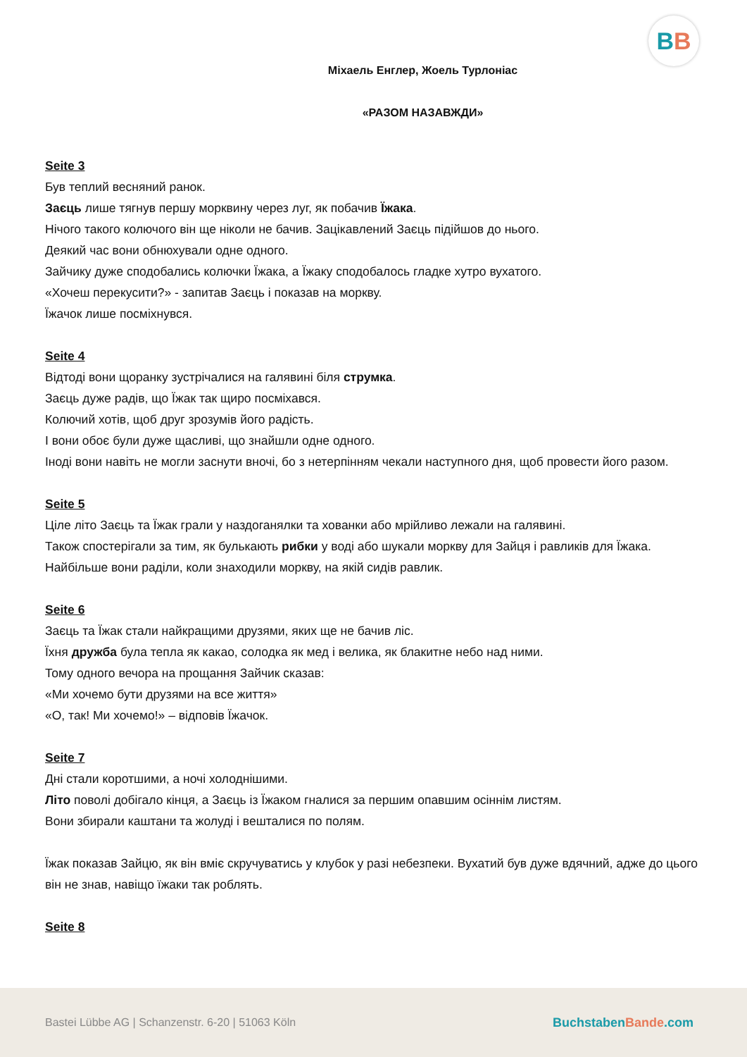BB
Міхаель Енглер, Жоель Турлоніас
«РАЗОМ НАЗАВЖДИ»
Seite 3
Був теплий весняний ранок.
Заєць лише тягнув першу морквину через луг, як побачив Їжака.
Нічого такого колючого він ще ніколи не бачив. Зацікавлений Заєць підійшов до нього.
Деякий час вони обнюхували одне одного.
Зайчику дуже сподобались колючки Їжака, а Їжаку сподобалось гладке хутро вухатого.
«Хочеш перекусити?» - запитав Заєць і показав на моркву.
Їжачок лише посміхнувся.
Seite 4
Відтоді вони щоранку зустрічалися на галявині біля струмка.
Заєць дуже радів, що Їжак так щиро посміхався.
Колючий хотів, щоб друг зрозумів його радість.
І вони обоє були дуже щасливі, що знайшли одне одного.
Іноді вони навіть не могли заснути вночі, бо з нетерпінням чекали наступного дня, щоб провести його разом.
Seite 5
Ціле літо Заєць та Їжак грали у наздоганялки та хованки або мрійливо лежали на галявині.
Також спостерігали за тим, як булькають рибки у воді або шукали моркву для Зайця і равликів для Їжака.
Найбільше вони раділи, коли знаходили моркву, на якій сидів равлик.
Seite 6
Заєць та Їжак стали найкращими друзями, яких ще не бачив ліс.
Їхня дружба була тепла як какао, солодка як мед і велика, як блакитне небо над ними.
Тому одного вечора на прощання Зайчик сказав:
«Ми хочемо бути друзями на все життя»
«О, так! Ми хочемо!» – відповів Їжачок.
Seite 7
Дні стали коротшими, а ночі холоднішими.
Літо поволі добігало кінця, а Заєць із Їжаком гналися за першим опавшим осіннім листям.
Вони збирали каштани та жолуді і вешталися по полям.
Їжак показав Зайцю, як він вміє скручуватись у клубок у разі небезпеки. Вухатий був дуже вдячний, адже до цього він не знав, навіщо їжаки так роблять.
Seite 8
Bastei Lübbe AG | Schanzenstr. 6-20 | 51063 Köln BuchstabenBande.com